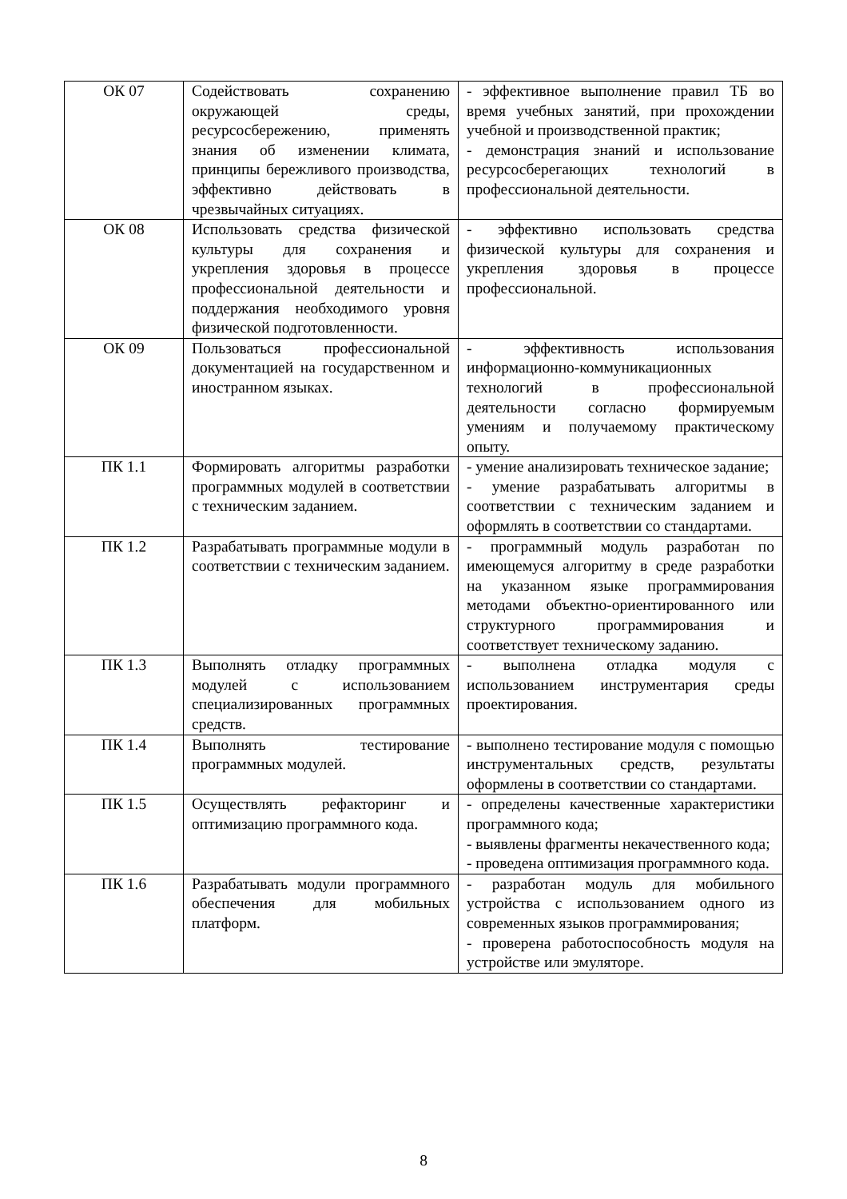| ОК 07 | Содействовать сохранению окружающей среды, ресурсосбережению, применять знания об изменении климата, принципы бережливого производства, эффективно действовать в чрезвычайных ситуациях. | - эффективное выполнение правил ТБ во время учебных занятий, при прохождении учебной и производственной практик; - демонстрация знаний и использование ресурсосберегающих технологий в профессиональной деятельности. |
| ОК 08 | Использовать средства физической культуры для сохранения и укрепления здоровья в процессе профессиональной деятельности и поддержания необходимого уровня физической подготовленности. | - эффективно использовать средства физической культуры для сохранения и укрепления здоровья в процессе профессиональной. |
| ОК 09 | Пользоваться профессиональной документацией на государственном и иностранном языках. | - эффективность использования информационно-коммуникационных технологий в профессиональной деятельности согласно формируемым умениям и получаемому практическому опыту. |
| ПК 1.1 | Формировать алгоритмы разработки программных модулей в соответствии с техническим заданием. | - умение анализировать техническое задание; - умение разрабатывать алгоритмы в соответствии с техническим заданием и оформлять в соответствии со стандартами. |
| ПК 1.2 | Разрабатывать программные модули в соответствии с техническим заданием. | - программный модуль разработан по имеющемуся алгоритму в среде разработки на указанном языке программирования методами объектно-ориентированного или структурного программирования и соответствует техническому заданию. |
| ПК 1.3 | Выполнять отладку программных модулей с использованием специализированных программных средств. | - выполнена отладка модуля с использованием инструментария среды проектирования. |
| ПК 1.4 | Выполнять тестирование программных модулей. | - выполнено тестирование модуля с помощью инструментальных средств, результаты оформлены в соответствии со стандартами. |
| ПК 1.5 | Осуществлять рефакторинг и оптимизацию программного кода. | - определены качественные характеристики программного кода; - выявлены фрагменты некачественного кода; - проведена оптимизация программного кода. |
| ПК 1.6 | Разрабатывать модули программного обеспечения для мобильных платформ. | - разработан модуль для мобильного устройства с использованием одного из современных языков программирования; - проверена работоспособность модуля на устройстве или эмуляторе. |
8